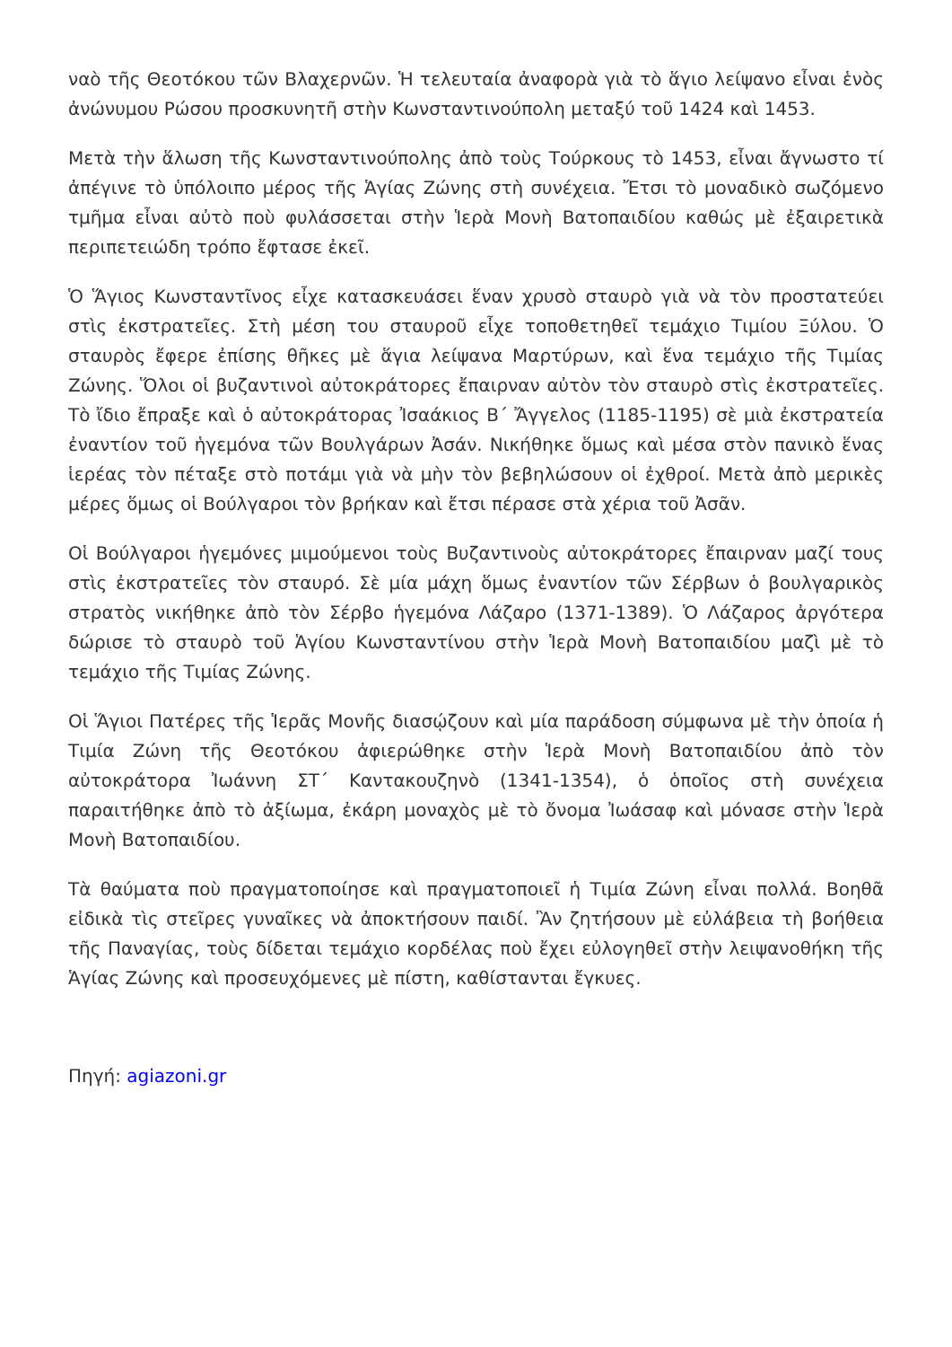ναὸ τῆς Θεοτόκου τῶν Βλαχερνῶν. Ἡ τελευταία ἀναφορὰ γιὰ τὸ ἅγιο λείψανο εἶναι ἑνὸς ἀνώνυμου Ρώσου προσκυνητῆ στὴν Κωνσταντινούπολη μεταξύ τοῦ 1424 καὶ 1453.
Μετὰ τὴν ἅλωση τῆς Κωνσταντινούπολης ἀπὸ τοὺς Τούρκους τὸ 1453, εἶναι ἄγνωστο τί ἀπέγινε τὸ ὑπόλοιπο μέρος τῆς Ἁγίας Ζώνης στὴ συνέχεια. Ἔτσι τὸ μοναδικὸ σωζόμενο τμῆμα εἶναι αὐτὸ ποὺ φυλάσσεται στὴν Ἱερὰ Μονὴ Βατοπαιδίου καθώς μὲ ἐξαιρετικὰ περιπετειώδη τρόπο ἔφτασε ἐκεῖ.
Ὁ Ἅγιος Κωνσταντῖνος εἶχε κατασκευάσει ἕναν χρυσὸ σταυρὸ γιὰ νὰ τὸν προστατεύει στὶς ἐκστρατεῖες. Στὴ μέση του σταυροῦ εἶχε τοποθετηθεῖ τεμάχιο Τιμίου Ξύλου. Ὁ σταυρὸς ἔφερε ἐπίσης θῆκες μὲ ἅγια λείψανα Μαρτύρων, καὶ ἕνα τεμάχιο τῆς Τιμίας Ζώνης. Ὅλοι οἱ βυζαντινοὶ αὐτοκράτορες ἔπαιρναν αὐτὸν τὸν σταυρὸ στὶς ἐκστρατεῖες. Τὸ ἴδιο ἔπραξε καὶ ὁ αὐτοκράτορας Ἰσαάκιος Β΄ Ἄγγελος (1185-1195) σὲ μιὰ ἐκστρατεία ἐναντίον τοῦ ἡγεμόνα τῶν Βουλγάρων Ἀσάν. Νικήθηκε ὅμως καὶ μέσα στὸν πανικὸ ἕνας ἱερέας τὸν πέταξε στὸ ποτάμι γιὰ νὰ μὴν τὸν βεβηλώσουν οἱ ἐχθροί. Μετὰ ἀπὸ μερικὲς μέρες ὅμως οἱ Βούλγαροι τὸν βρήκαν καὶ ἔτσι πέρασε στὰ χέρια τοῦ Ἀσᾶν.
Οἱ Βούλγαροι ἡγεμόνες μιμούμενοι τοὺς Βυζαντινοὺς αὐτοκράτορες ἔπαιρναν μαζί τους στὶς ἐκστρατεῖες τὸν σταυρό. Σὲ μία μάχη ὅμως ἐναντίον τῶν Σέρβων ὁ βουλγαρικὸς στρατὸς νικήθηκε ἀπὸ τὸν Σέρβο ἡγεμόνα Λάζαρο (1371-1389). Ὁ Λάζαρος ἀργότερα δώρισε τὸ σταυρὸ τοῦ Ἁγίου Κωνσταντίνου στὴν Ἱερὰ Μονὴ Βατοπαιδίου μαζὶ μὲ τὸ τεμάχιο τῆς Τιμίας Ζώνης.
Οἱ Ἅγιοι Πατέρες τῆς Ἱερᾶς Μονῆς διασῴζουν καὶ μία παράδοση σύμφωνα μὲ τὴν ὁποία ἡ Τιμία Ζώνη τῆς Θεοτόκου ἀφιερώθηκε στὴν Ἱερὰ Μονὴ Βατοπαιδίου ἀπὸ τὸν αὐτοκράτορα Ἰωάννη ΣΤ΄ Καντακουζηνὸ (1341-1354), ὁ ὁποῖος στὴ συνέχεια παραιτήθηκε ἀπὸ τὸ ἀξίωμα, ἐκάρη μοναχὸς μὲ τὸ ὄνομα Ἰωάσαφ καὶ μόνασε στὴν Ἱερὰ Μονὴ Βατοπαιδίου.
Τὰ θαύματα ποὺ πραγματοποίησε καὶ πραγματοποιεῖ ἡ Τιμία Ζώνη εἶναι πολλά. Βοηθᾶ εἰδικὰ τὶς στεῖρες γυναῖκες νὰ ἀποκτήσουν παιδί. Ἂν ζητήσουν μὲ εὐλάβεια τὴ βοήθεια τῆς Παναγίας, τοὺς δίδεται τεμάχιο κορδέλας ποὺ ἔχει εὐλογηθεῖ στὴν λειψανοθήκη τῆς Ἁγίας Ζώνης καὶ προσευχόμενες μὲ πίστη, καθίστανται ἔγκυες.
Πηγή: agiazoni.gr